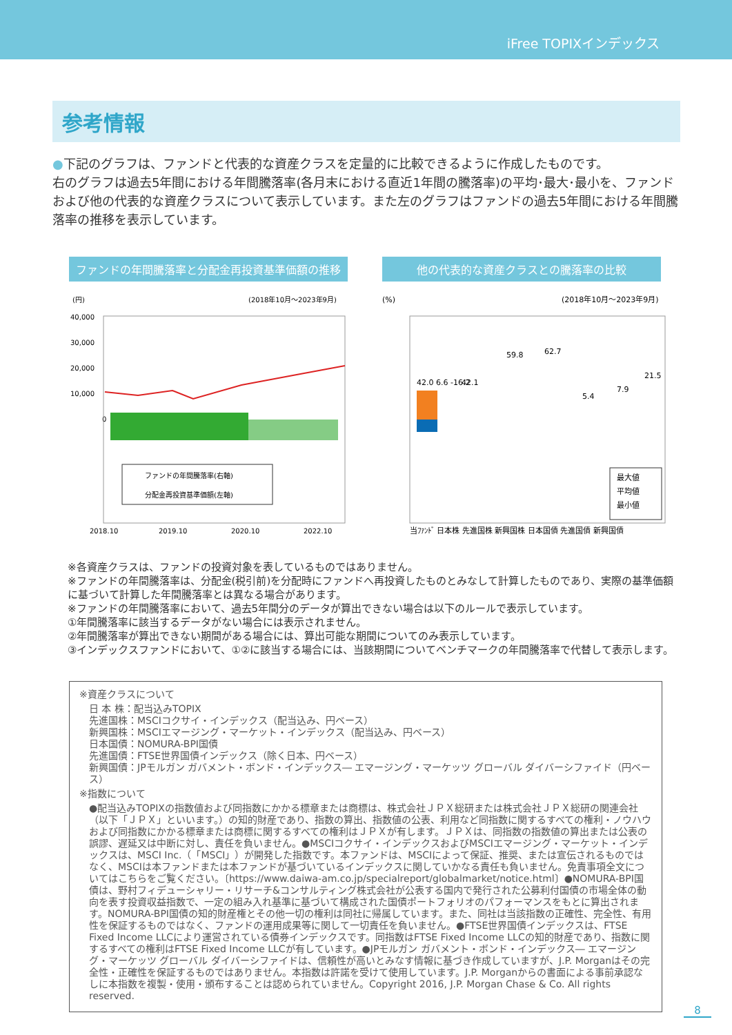iFree TOPIXインデックス
参考情報
●下記のグラフは、ファンドと代表的な資産クラスを定量的に比較できるように作成したものです。
右のグラフは過去5年間における年間騰落率(各月末における直近1年間の騰落率)の平均･最大･最小を、ファンドおよび他の代表的な資産クラスについて表示しています。また左のグラフはファンドの過去5年間における年間騰落率の推移を表示しています。
ファンドの年間騰落率と分配金再投資基準価額の推移
(円)
(2018年10月～2023年9月)
40,000
30,000
20,000
10,000
0
ファンドの年間騰落率(右軸)
分配金再投資基準価額(左軸)
2018.10
2019.10
2020.10
2022.10
他の代表的な資産クラスとの騰落率の比較
(%)
(2018年10月～2023年9月)
42.0 6.6 -16.2
42.1
59.8
62.7
5.4
7.9
21.5
当ﾌｧﾝﾄﾞ 日本株 先進国株 新興国株 日本国債 先進国債 新興国債
最大値
平均値
最小値
※各資産クラスは、ファンドの投資対象を表しているものではありません。
※ファンドの年間騰落率は、分配金(税引前)を分配時にファンドへ再投資したものとみなして計算したものであり、実際の基準価額に基づいて計算した年間騰落率とは異なる場合があります。
※ファンドの年間騰落率において、過去5年間分のデータが算出できない場合は以下のルールで表示しています。
①年間騰落率に該当するデータがない場合には表示されません。
②年間騰落率が算出できない期間がある場合には、算出可能な期間についてのみ表示しています。
③インデックスファンドにおいて、①②に該当する場合には、当該期間についてベンチマークの年間騰落率で代替して表示します。
※資産クラスについて
日 本 株：配当込みTOPIX
先進国株：MSCIコクサイ・インデックス（配当込み、円ベース）
新興国株：MSCIエマージング・マーケット・インデックス（配当込み、円ベース）
日本国債：NOMURA-BPI国債
先進国債：FTSE世界国債インデックス（除く日本、円ベース）
新興国債：JPモルガン ガバメント・ボンド・インデックス― エマージング・マーケッツ グローバル ダイバーシファイド（円ベース）
※指数について
●配当込みTOPIXの指数値および同指数にかかる標章または商標は、株式会社ＪＰＸ総研または株式会社ＪＰＸ総研の関連会社（以下「ＪＰＸ」といいます。）の知的財産であり、指数の算出、指数値の公表、利用など同指数に関するすべての権利・ノウハウおよび同指数にかかる標章または商標に関するすべての権利はＪＰＸが有します。ＪＰＸは、同指数の指数値の算出または公表の誤謬、遅延又は中断に対し、責任を負いません。●MSCIコクサイ・インデックスおよびMSCIエマージング・マーケット・インデックスは、MSCI Inc.（「MSCI」）が開発した指数です。本ファンドは、MSCIによって保証、推奨、または宣伝されるものではなく、MSCIは本ファンドまたは本ファンドが基づいているインデックスに関していかなる責任も負いません。免責事項全文についてはこちらをご覧ください。〔https://www.daiwa-am.co.jp/specialreport/globalmarket/notice.html〕●NOMURA-BPI国債は、野村フィデューシャリー・リサーチ&コンサルティング株式会社が公表する国内で発行された公募利付国債の市場全体の動向を表す投資収益指数で、一定の組み入れ基準に基づいて構成された国債ポートフォリオのパフォーマンスをもとに算出されます。NOMURA-BPI国債の知的財産権とその他一切の権利は同社に帰属しています。また、同社は当該指数の正確性、完全性、有用性を保証するものではなく、ファンドの運用成果等に関して一切責任を負いません。●FTSE世界国債インデックスは、FTSE Fixed Income LLCにより運営されている債券インデックスです。同指数はFTSE Fixed Income LLCの知的財産であり、指数に関するすべての権利はFTSE Fixed Income LLCが有しています。●JPモルガン ガバメント・ボンド・インデックス― エマージング・マーケッツ グローバル ダイバーシファイドは、信頼性が高いとみなす情報に基づき作成していますが、J.P. Morganはその完全性・正確性を保証するものではありません。本指数は許諾を受けて使用しています。J.P. Morganからの書面による事前承認なしに本指数を複製・使用・頒布することは認められていません。Copyright 2016, J.P. Morgan Chase & Co. All rights reserved.
8